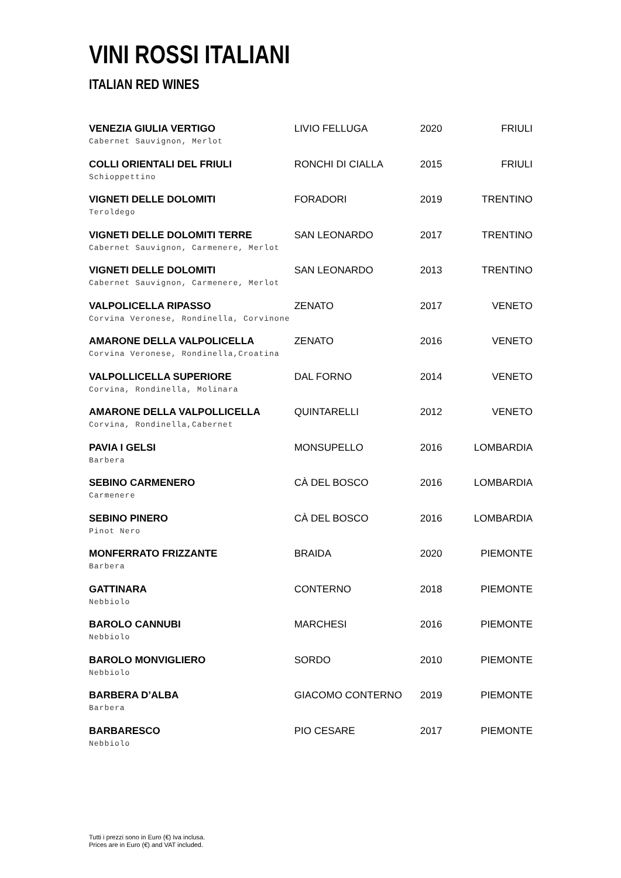VINI ROSSI ITALIANI
ITALIAN RED WINES
| VENEZIA GIULIA VERTIGO Cabernet Sauvignon, Merlot | LIVIO FELLUGA | 2020 | FRIULI |
| COLLI ORIENTALI DEL FRIULI Schioppettino | RONCHI DI CIALLA | 2015 | FRIULI |
| VIGNETI DELLE DOLOMITI Teroldego | FORADORI | 2019 | TRENTINO |
| VIGNETI DELLE DOLOMITI TERRE Cabernet Sauvignon, Carmenere, Merlot | SAN LEONARDO | 2017 | TRENTINO |
| VIGNETI DELLE DOLOMITI Cabernet Sauvignon, Carmenere, Merlot | SAN LEONARDO | 2013 | TRENTINO |
| VALPOLICELLA RIPASSO Corvina Veronese, Rondinella, Corvinone | ZENATO | 2017 | VENETO |
| AMARONE DELLA VALPOLICELLA Corvina Veronese, Rondinella,Croatina | ZENATO | 2016 | VENETO |
| VALPOLLICELLA SUPERIORE Corvina, Rondinella, Molinara | DAL FORNO | 2014 | VENETO |
| AMARONE DELLA VALPOLLICELLA Corvina, Rondinella,Cabernet | QUINTARELLI | 2012 | VENETO |
| PAVIA I GELSI Barbera | MONSUPELLO | 2016 | LOMBARDIA |
| SEBINO CARMENERO Carmenere | CÀ DEL BOSCO | 2016 | LOMBARDIA |
| SEBINO PINERO Pinot Nero | CÀ DEL BOSCO | 2016 | LOMBARDIA |
| MONFERRATO FRIZZANTE Barbera | BRAIDA | 2020 | PIEMONTE |
| GATTINARA Nebbiolo | CONTERNO | 2018 | PIEMONTE |
| BAROLO CANNUBI Nebbiolo | MARCHESI | 2016 | PIEMONTE |
| BAROLO MONVIGLIERO Nebbiolo | SORDO | 2010 | PIEMONTE |
| BARBERA D’ALBA Barbera | GIACOMO CONTERNO | 2019 | PIEMONTE |
| BARBARESCO Nebbiolo | PIO CESARE | 2017 | PIEMONTE |
Tutti i prezzi sono in Euro (€) Iva inclusa.
Prices are in Euro (€) and VAT included.